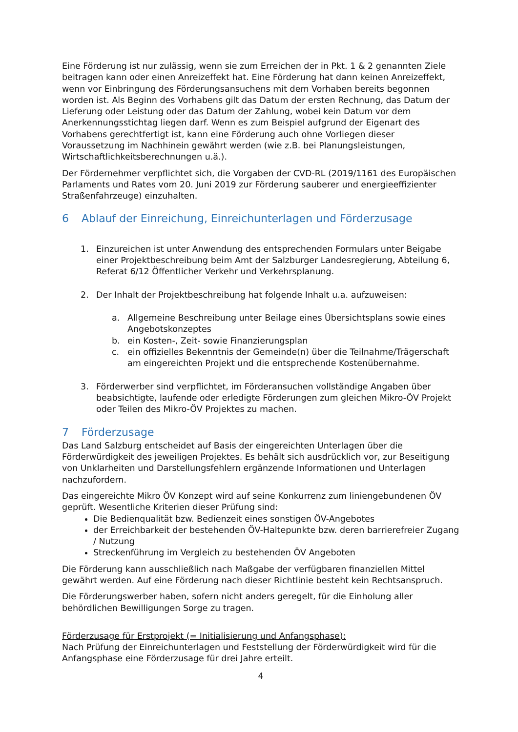Eine Förderung ist nur zulässig, wenn sie zum Erreichen der in Pkt. 1 & 2 genannten Ziele beitragen kann oder einen Anreizeffekt hat. Eine Förderung hat dann keinen Anreizeffekt, wenn vor Einbringung des Förderungsansuchens mit dem Vorhaben bereits begonnen worden ist. Als Beginn des Vorhabens gilt das Datum der ersten Rechnung, das Datum der Lieferung oder Leistung oder das Datum der Zahlung, wobei kein Datum vor dem Anerkennungsstichtag liegen darf. Wenn es zum Beispiel aufgrund der Eigenart des Vorhabens gerechtfertigt ist, kann eine Förderung auch ohne Vorliegen dieser Voraussetzung im Nachhinein gewährt werden (wie z.B. bei Planungsleistungen, Wirtschaftlichkeitsberechnungen u.ä.).
Der Fördernehmer verpflichtet sich, die Vorgaben der CVD-RL (2019/1161 des Europäischen Parlaments und Rates vom 20. Juni 2019 zur Förderung sauberer und energieeffizienter Straßenfahrzeuge) einzuhalten.
6 Ablauf der Einreichung, Einreichunterlagen und Förderzusage
1. Einzureichen ist unter Anwendung des entsprechenden Formulars unter Beigabe einer Projektbeschreibung beim Amt der Salzburger Landesregierung, Abteilung 6, Referat 6/12 Öffentlicher Verkehr und Verkehrsplanung.
2. Der Inhalt der Projektbeschreibung hat folgende Inhalt u.a. aufzuweisen:
a. Allgemeine Beschreibung unter Beilage eines Übersichtsplans sowie eines Angebotskonzeptes
b. ein Kosten-, Zeit- sowie Finanzierungsplan
c. ein offizielles Bekenntnis der Gemeinde(n) über die Teilnahme/Trägerschaft am eingereichten Projekt und die entsprechende Kostenübernahme.
3. Förderwerber sind verpflichtet, im Förderansuchen vollständige Angaben über beabsichtigte, laufende oder erledigte Förderungen zum gleichen Mikro-ÖV Projekt oder Teilen des Mikro-ÖV Projektes zu machen.
7 Förderzusage
Das Land Salzburg entscheidet auf Basis der eingereichten Unterlagen über die Förderwürdigkeit des jeweiligen Projektes. Es behält sich ausdrücklich vor, zur Beseitigung von Unklarheiten und Darstellungsfehlern ergänzende Informationen und Unterlagen nachzufordern.
Das eingereichte Mikro ÖV Konzept wird auf seine Konkurrenz zum liniengebundenen ÖV geprüft. Wesentliche Kriterien dieser Prüfung sind:
Die Bedienqualität bzw. Bedienzeit eines sonstigen ÖV-Angebotes
der Erreichbarkeit der bestehenden ÖV-Haltepunkte bzw. deren barrierefreier Zugang / Nutzung
Streckenführung im Vergleich zu bestehenden ÖV Angeboten
Die Förderung kann ausschließlich nach Maßgabe der verfügbaren finanziellen Mittel gewährt werden. Auf eine Förderung nach dieser Richtlinie besteht kein Rechtsanspruch.
Die Förderungswerber haben, sofern nicht anders geregelt, für die Einholung aller behördlichen Bewilligungen Sorge zu tragen.
Förderzusage für Erstprojekt (= Initialisierung und Anfangsphase):
Nach Prüfung der Einreichunterlagen und Feststellung der Förderwürdigkeit wird für die Anfangsphase eine Förderzusage für drei Jahre erteilt.
4